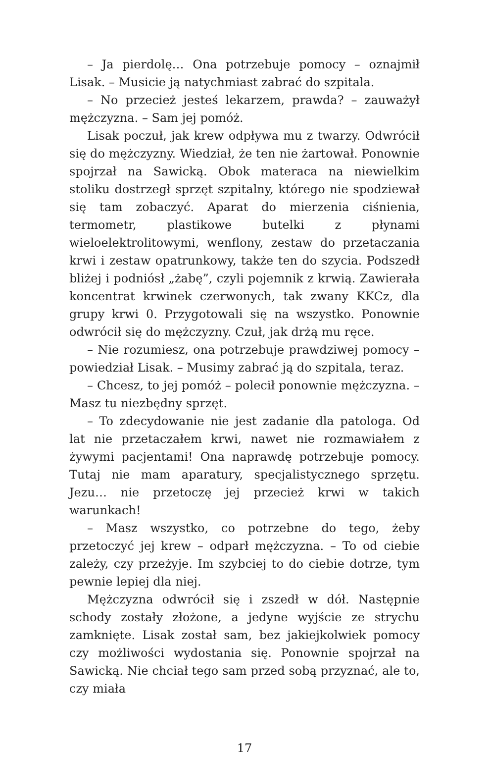– Ja pierdolę… Ona potrzebuje pomocy – oznajmił Lisak. – Musicie ją natychmiast zabrać do szpitala.
– No przecież jesteś lekarzem, prawda? – zauważył mężczyzna. – Sam jej pomóż.
Lisak poczuł, jak krew odpływa mu z twarzy. Odwrócił się do mężczyzny. Wiedział, że ten nie żartował. Ponownie spojrzał na Sawicką. Obok materaca na niewielkim stoliku dostrzegł sprzęt szpitalny, którego nie spodziewał się tam zobaczyć. Aparat do mierzenia ciśnienia, termometr, plastikowe butelki z płynami wieloelektrolitowymi, wenflony, zestaw do przetaczania krwi i zestaw opatrunkowy, także ten do szycia. Podszedł bliżej i podniósł „żabę”, czyli pojemnik z krwią. Zawierała koncentrat krwinek czerwonych, tak zwany KKCz, dla grupy krwi 0. Przygotowali się na wszystko. Ponownie odwrócił się do mężczyzny. Czuł, jak drżą mu ręce.
– Nie rozumiesz, ona potrzebuje prawdziwej pomocy – powiedział Lisak. – Musimy zabrać ją do szpitala, teraz.
– Chcesz, to jej pomóż – polecił ponownie mężczyzna. – Masz tu niezbędny sprzęt.
– To zdecydowanie nie jest zadanie dla patologa. Od lat nie przetaczałem krwi, nawet nie rozmawiałem z żywymi pacjentami! Ona naprawdę potrzebuje pomocy. Tutaj nie mam aparatury, specjalistycznego sprzętu. Jezu… nie przetoczę jej przecież krwi w takich warunkach!
– Masz wszystko, co potrzebne do tego, żeby przetoczyć jej krew – odparł mężczyzna. – To od ciebie zależy, czy przeżyje. Im szybciej to do ciebie dotrze, tym pewnie lepiej dla niej.
Mężczyzna odwrócił się i zszedł w dół. Następnie schody zostały złożone, a jedyne wyjście ze strychu zamknięte. Lisak został sam, bez jakiejkolwiek pomocy czy możliwości wydostania się. Ponownie spojrzał na Sawicką. Nie chciał tego sam przed sobą przyznać, ale to, czy miała
17